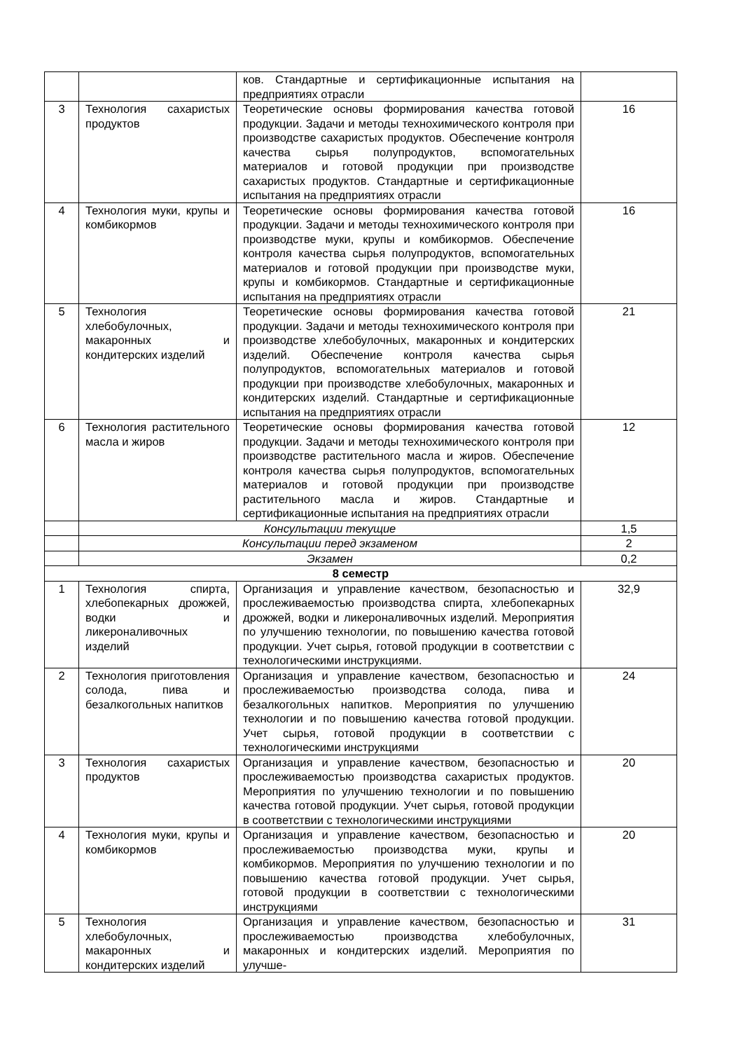| | | ков. Стандартные и сертификационные испытания на предприятиях отрасли | |
| 3 | Технология сахаристых продуктов | Теоретические основы формирования качества готовой продукции. Задачи и методы технохимического контроля при производстве сахаристых продуктов. Обеспечение контроля качества сырья полупродуктов, вспомогательных материалов и готовой продукции при производстве сахаристых продуктов. Стандартные и сертификационные испытания на предприятиях отрасли | 16 |
| 4 | Технология муки, крупы и комбикормов | Теоретические основы формирования качества готовой продукции. Задачи и методы технохимического контроля при производстве муки, крупы и комбикормов. Обеспечение контроля качества сырья полупродуктов, вспомогательных материалов и готовой продукции при производстве муки, крупы и комбикормов. Стандартные и сертификационные испытания на предприятиях отрасли | 16 |
| 5 | Технология хлебобулочных, макаронных и кондитерских изделий | Теоретические основы формирования качества готовой продукции. Задачи и методы технохимического контроля при производстве хлебобулочных, макаронных и кондитерских изделий. Обеспечение контроля качества сырья полупродуктов, вспомогательных материалов и готовой продукции при производстве хлебобулочных, макаронных и кондитерских изделий. Стандартные и сертификационные испытания на предприятиях отрасли | 21 |
| 6 | Технология растительного масла и жиров | Теоретические основы формирования качества готовой продукции. Задачи и методы технохимического контроля при производстве растительного масла и жиров. Обеспечение контроля качества сырья полупродуктов, вспомогательных материалов и готовой продукции при производстве растительного масла и жиров. Стандартные и сертификационные испытания на предприятиях отрасли | 12 |
| | Консультации текущие | | 1,5 |
| | Консультации перед экзаменом | | 2 |
| | Экзамен | | 0,2 |
| 8 семестр | | | |
| 1 | Технология спирта, хлебопекарных дрожжей, водки и ликероналивочных изделий | Организация и управление качеством, безопасностью и прослеживаемостью производства спирта, хлебопекарных дрожжей, водки и ликероналивочных изделий. Мероприятия по улучшению технологии, по повышению качества готовой продукции. Учет сырья, готовой продукции в соответствии с технологическими инструкциями. | 32,9 |
| 2 | Технология приготовления солода, пива и безалкогольных напитков | Организация и управление качеством, безопасностью и прослеживаемостью производства солода, пива и безалкогольных напитков. Мероприятия по улучшению технологии и по повышению качества готовой продукции. Учет сырья, готовой продукции в соответствии с технологическими инструкциями | 24 |
| 3 | Технология сахаристых продуктов | Организация и управление качеством, безопасностью и прослеживаемостью производства сахаристых продуктов. Мероприятия по улучшению технологии и по повышению качества готовой продукции. Учет сырья, готовой продукции в соответствии с технологическими инструкциями | 20 |
| 4 | Технология муки, крупы и комбикормов | Организация и управление качеством, безопасностью и прослеживаемостью производства муки, крупы и комбикормов. Мероприятия по улучшению технологии и по повышению качества готовой продукции. Учет сырья, готовой продукции в соответствии с технологическими инструкциями | 20 |
| 5 | Технология хлебобулочных, макаронных и кондитерских изделий | Организация и управление качеством, безопасностью и прослеживаемостью производства хлебобулочных, макаронных и кондитерских изделий. Мероприятия по улучше- | 31 |